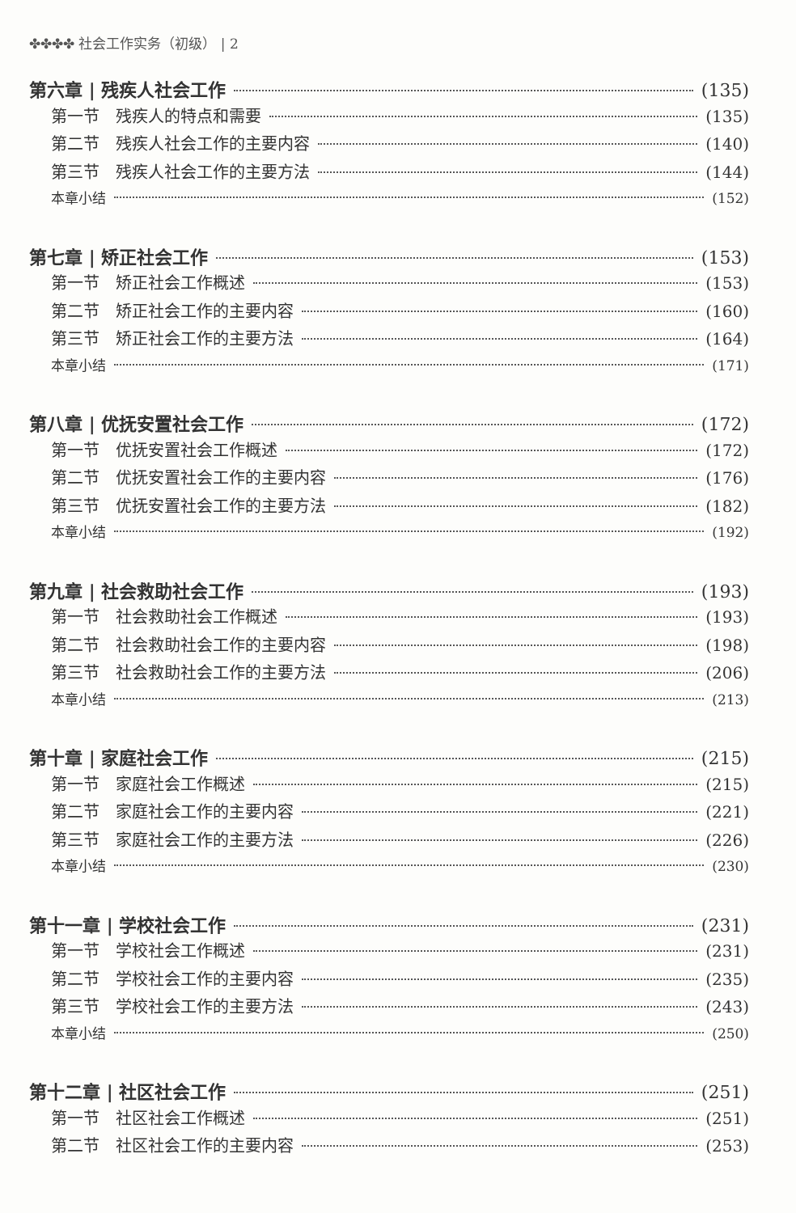✤✤✤✤ 社会工作实务（初级） | 2
第六章 | 残疾人社会工作 (135)
第一节　残疾人的特点和需要 (135)
第二节　残疾人社会工作的主要内容 (140)
第三节　残疾人社会工作的主要方法 (144)
本章小结 (152)
第七章 | 矫正社会工作 (153)
第一节　矫正社会工作概述 (153)
第二节　矫正社会工作的主要内容 (160)
第三节　矫正社会工作的主要方法 (164)
本章小结 (171)
第八章 | 优抚安置社会工作 (172)
第一节　优抚安置社会工作概述 (172)
第二节　优抚安置社会工作的主要内容 (176)
第三节　优抚安置社会工作的主要方法 (182)
本章小结 (192)
第九章 | 社会救助社会工作 (193)
第一节　社会救助社会工作概述 (193)
第二节　社会救助社会工作的主要内容 (198)
第三节　社会救助社会工作的主要方法 (206)
本章小结 (213)
第十章 | 家庭社会工作 (215)
第一节　家庭社会工作概述 (215)
第二节　家庭社会工作的主要内容 (221)
第三节　家庭社会工作的主要方法 (226)
本章小结 (230)
第十一章 | 学校社会工作 (231)
第一节　学校社会工作概述 (231)
第二节　学校社会工作的主要内容 (235)
第三节　学校社会工作的主要方法 (243)
本章小结 (250)
第十二章 | 社区社会工作 (251)
第一节　社区社会工作概述 (251)
第二节　社区社会工作的主要内容 (253)